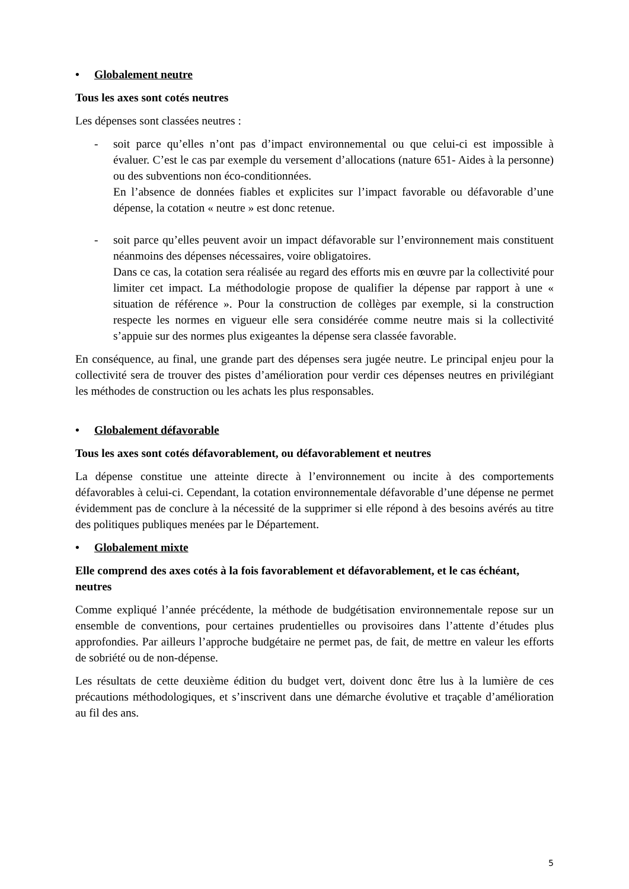• Globalement neutre
Tous les axes sont cotés neutres
Les dépenses sont classées neutres :
- soit parce qu’elles n’ont pas d’impact environnemental ou que celui-ci est impossible à évaluer. C’est le cas par exemple du versement d’allocations (nature 651- Aides à la personne) ou des subventions non éco-conditionnées.
En l’absence de données fiables et explicites sur l’impact favorable ou défavorable d’une dépense, la cotation « neutre » est donc retenue.
- soit parce qu’elles peuvent avoir un impact défavorable sur l’environnement mais constituent néanmoins des dépenses nécessaires, voire obligatoires.
Dans ce cas, la cotation sera réalisée au regard des efforts mis en œuvre par la collectivité pour limiter cet impact. La méthodologie propose de qualifier la dépense par rapport à une « situation de référence ». Pour la construction de collèges par exemple, si la construction respecte les normes en vigueur elle sera considérée comme neutre mais si la collectivité s’appuie sur des normes plus exigeantes la dépense sera classée favorable.
En conséquence, au final, une grande part des dépenses sera jugée neutre. Le principal enjeu pour la collectivité sera de trouver des pistes d’amélioration pour verdir ces dépenses neutres en privilégiant les méthodes de construction ou les achats les plus responsables.
• Globalement défavorable
Tous les axes sont cotés défavorablement, ou défavorablement et neutres
La dépense constitue une atteinte directe à l’environnement ou incite à des comportements défavorables à celui-ci. Cependant, la cotation environnementale défavorable d’une dépense ne permet évidemment pas de conclure à la nécessité de la supprimer si elle répond à des besoins avérés au titre des politiques publiques menées par le Département.
• Globalement mixte
Elle comprend des axes cotés à la fois favorablement et défavorablement, et le cas échéant, neutres
Comme expliqué l’année précédente, la méthode de budgétisation environnementale repose sur un ensemble de conventions, pour certaines prudentielles ou provisoires dans l’attente d’études plus approfondies. Par ailleurs l’approche budgétaire ne permet pas, de fait, de mettre en valeur les efforts de sobriété ou de non-dépense.
Les résultats de cette deuxième édition du budget vert, doivent donc être lus à la lumière de ces précautions méthodologiques, et s’inscrivent dans une démarche évolutive et traçable d’amélioration au fil des ans.
5